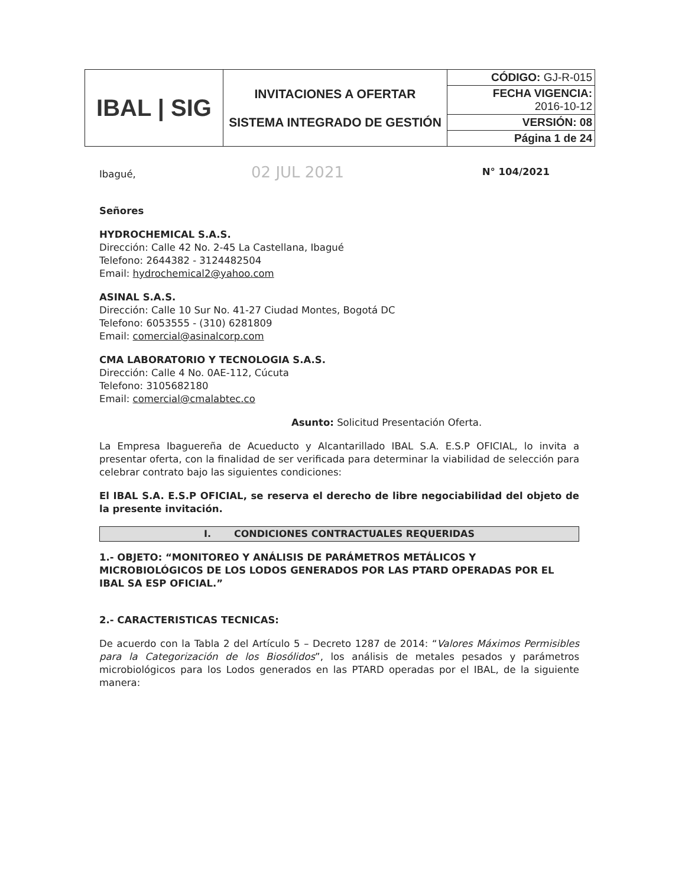| IBAL / SIG | INVITACIONES A OFERTAR SISTEMA INTEGRADO DE GESTIÓN | CÓDIGO: GJ-R-015 |
| | | FECHA VIGENCIA: 2016-10-12 |
| | | VERSIÓN: 08 |
| | | Página 1 de 24 |
Ibagué, 02 JUL 2021 N° 104/2021
Señores
HYDROCHEMICAL S.A.S.
Dirección: Calle 42 No. 2-45 La Castellana, Ibagué
Telefono: 2644382 - 3124482504
Email: hydrochemical2@yahoo.com
ASINAL S.A.S.
Dirección: Calle 10 Sur No. 41-27 Ciudad Montes, Bogotá DC
Telefono: 6053555 - (310) 6281809
Email: comercial@asinalcorp.com
CMA LABORATORIO Y TECNOLOGIA S.A.S.
Dirección: Calle 4 No. 0AE-112, Cúcuta
Telefono: 3105682180
Email: comercial@cmalabtec.co
Asunto: Solicitud Presentación Oferta.
La Empresa Ibaguereña de Acueducto y Alcantarillado IBAL S.A. E.S.P OFICIAL, lo invita a presentar oferta, con la finalidad de ser verificada para determinar la viabilidad de selección para celebrar contrato bajo las siguientes condiciones:
El IBAL S.A. E.S.P OFICIAL, se reserva el derecho de libre negociabilidad del objeto de la presente invitación.
I. CONDICIONES CONTRACTUALES REQUERIDAS
1.- OBJETO: “MONITOREO Y ANÁLISIS DE PARÁMETROS METÁLICOS Y MICROBIOLÓGICOS DE LOS LODOS GENERADOS POR LAS PTARD OPERADAS POR EL IBAL SA ESP OFICIAL.”
2.- CARACTERISTICAS TECNICAS:
De acuerdo con la Tabla 2 del Artículo 5 – Decreto 1287 de 2014: “Valores Máximos Permisibles para la Categorización de los Biosólidos”, los análisis de metales pesados y parámetros microbiológicos para los Lodos generados en las PTARD operadas por el IBAL, de la siguiente manera: